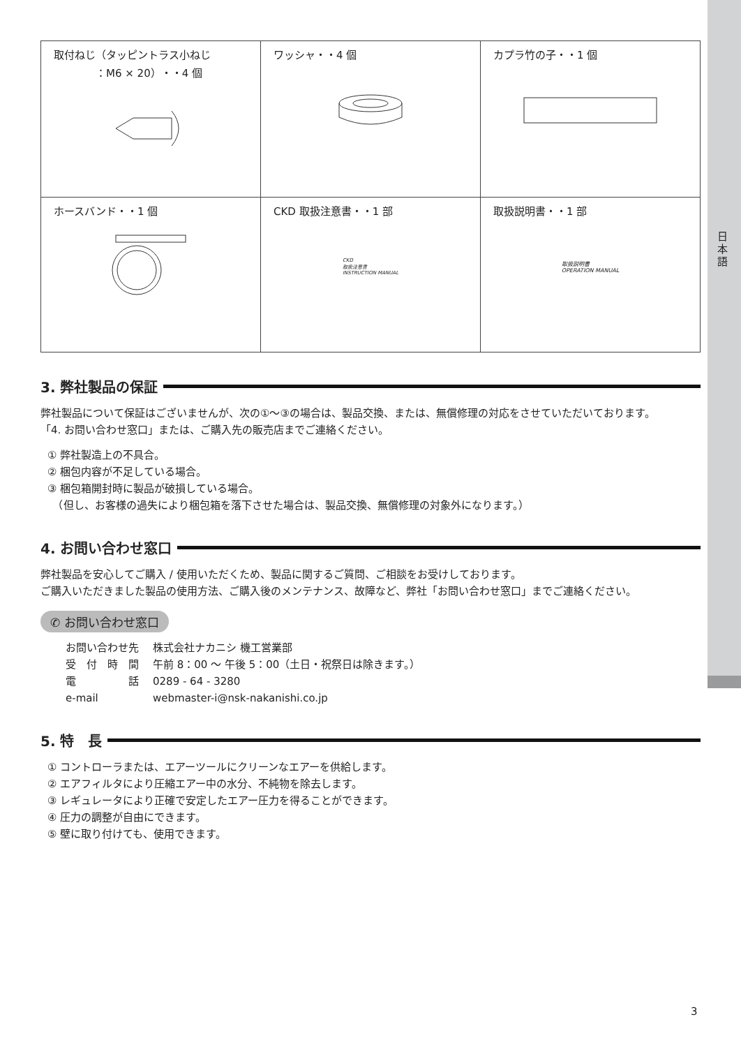日本語
| 取付ねじ（タッピントラス小ねじ ：M6 × 20）・・4 個 | ワッシャ・・4 個 | カプラ竹の子・・1 個 |
| ホースバンド・・1 個 | CKD 取扱注意書・・1 部 CKD 取扱注意書 INSTRUCTION MANUAL | 取扱説明書・・1 部 取扱説明書 OPERATION MANUAL |
3. 弊社製品の保証
弊社製品について保証はございませんが、次の①〜③の場合は、製品交換、または、無償修理の対応をさせていただいております。
「4. お問い合わせ窓口」または、ご購入先の販売店までご連絡ください。
① 弊社製造上の不具合。
② 梱包内容が不足している場合。
③ 梱包箱開封時に製品が破損している場合。
　（但し、お客様の過失により梱包箱を落下させた場合は、製品交換、無償修理の対象外になります。）
4. お問い合わせ窓口
弊社製品を安心してご購入 / 使用いただくため、製品に関するご質問、ご相談をお受けしております。
ご購入いただきました製品の使用方法、ご購入後のメンテナンス、故障など、弊社「お問い合わせ窓口」までご連絡ください。
✆ お問い合わせ窓口
| お問い合わせ先 | 株式会社ナカニシ 機工営業部 |
| 受 付 時 間 | 午前 8：00 〜 午後 5：00（土日・祝祭日は除きます。） |
| 電 話 | 0289 - 64 - 3280 |
| e-mail | webmaster-i@nsk-nakanishi.co.jp |
5. 特　長
① コントローラまたは、エアーツールにクリーンなエアーを供給します。
② エアフィルタにより圧縮エアー中の水分、不純物を除去します。
③ レギュレータにより正確で安定したエアー圧力を得ることができます。
④ 圧力の調整が自由にできます。
⑤ 壁に取り付けても、使用できます。
3